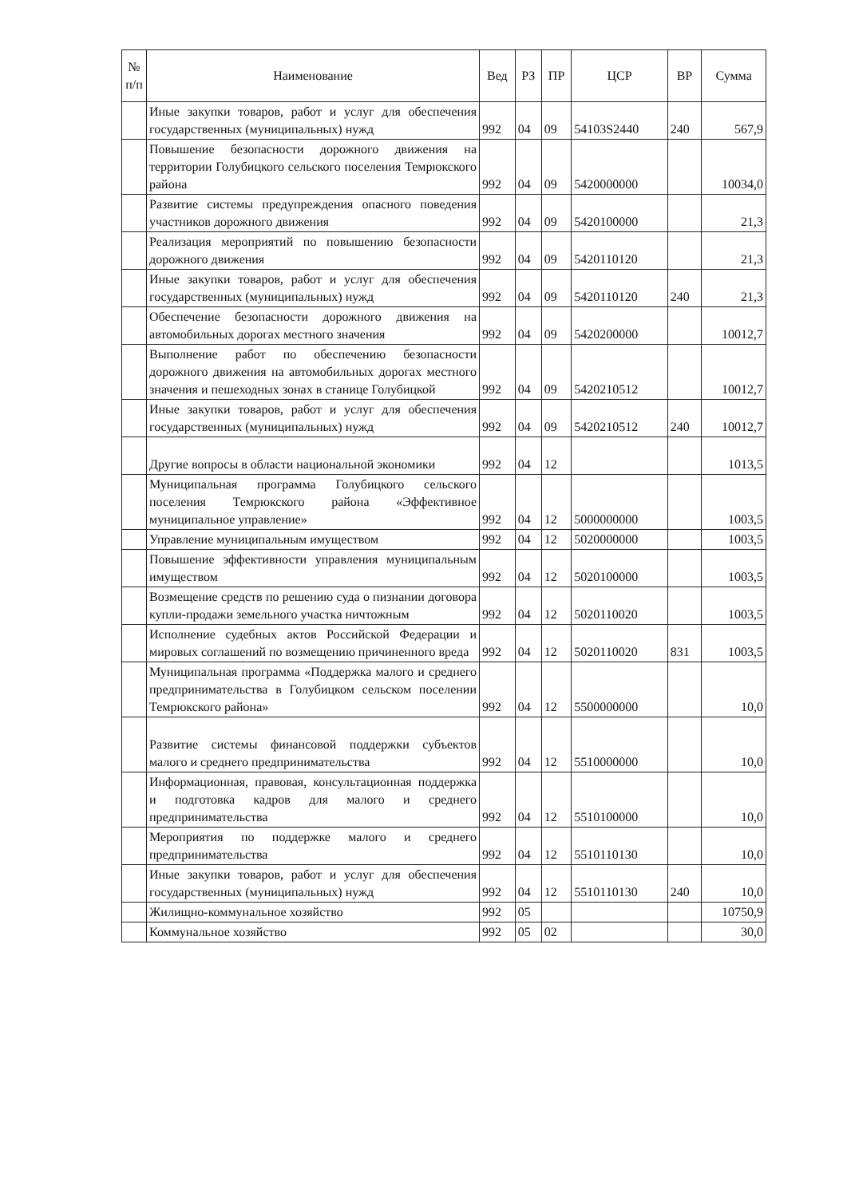| № п/п | Наименование | Вед | РЗ | ПР | ЦСР | ВР | Сумма |
| --- | --- | --- | --- | --- | --- | --- | --- |
| | Иные закупки товаров, работ и услуг для обеспечения государственных (муниципальных) нужд | 992 | 04 | 09 | 54103S2440 | 240 | 567,9 |
| | Повышение безопасности дорожного движения на территории Голубицкого сельского поселения Темрюкского района | 992 | 04 | 09 | 5420000000 | | 10034,0 |
| | Развитие системы предупреждения опасного поведения участников дорожного движения | 992 | 04 | 09 | 5420100000 | | 21,3 |
| | Реализация мероприятий по повышению безопасности дорожного движения | 992 | 04 | 09 | 5420110120 | | 21,3 |
| | Иные закупки товаров, работ и услуг для обеспечения государственных (муниципальных) нужд | 992 | 04 | 09 | 5420110120 | 240 | 21,3 |
| | Обеспечение безопасности дорожного движения на автомобильных дорогах местного значения | 992 | 04 | 09 | 5420200000 | | 10012,7 |
| | Выполнение работ по обеспечению безопасности дорожного движения на автомобильных дорогах местного значения и пешеходных зонах в станице Голубицкой | 992 | 04 | 09 | 5420210512 | | 10012,7 |
| | Иные закупки товаров, работ и услуг для обеспечения государственных (муниципальных) нужд | 992 | 04 | 09 | 5420210512 | 240 | 10012,7 |
| | Другие вопросы в области национальной экономики | 992 | 04 | 12 | | | 1013,5 |
| | Муниципальная программа Голубицкого сельского поселения Темрюкского района «Эффективное муниципальное управление» | 992 | 04 | 12 | 5000000000 | | 1003,5 |
| | Управление муниципальным имуществом | 992 | 04 | 12 | 5020000000 | | 1003,5 |
| | Повышение эффективности управления муниципальным имуществом | 992 | 04 | 12 | 5020100000 | | 1003,5 |
| | Возмещение средств по решению суда о пизнании договора купли-продажи земельного участка ничтожным | 992 | 04 | 12 | 5020110020 | | 1003,5 |
| | Исполнение судебных актов Российской Федерации и мировых соглашений по возмещению причиненного вреда | 992 | 04 | 12 | 5020110020 | 831 | 1003,5 |
| | Муниципальная программа «Поддержка малого и среднего предпринимательства в Голубицком сельском поселении Темрюкского района» | 992 | 04 | 12 | 5500000000 | | 10,0 |
| | Развитие системы финансовой поддержки субъектов малого и среднего предпринимательства | 992 | 04 | 12 | 5510000000 | | 10,0 |
| | Информационная, правовая, консультационная поддержка и подготовка кадров для малого и среднего предпринимательства | 992 | 04 | 12 | 5510100000 | | 10,0 |
| | Мероприятия по поддержке малого и среднего предпринимательства | 992 | 04 | 12 | 5510110130 | | 10,0 |
| | Иные закупки товаров, работ и услуг для обеспечения государственных (муниципальных) нужд | 992 | 04 | 12 | 5510110130 | 240 | 10,0 |
| | Жилищно-коммунальное хозяйство | 992 | 05 | | | | 10750,9 |
| | Коммунальное хозяйство | 992 | 05 | 02 | | | 30,0 |